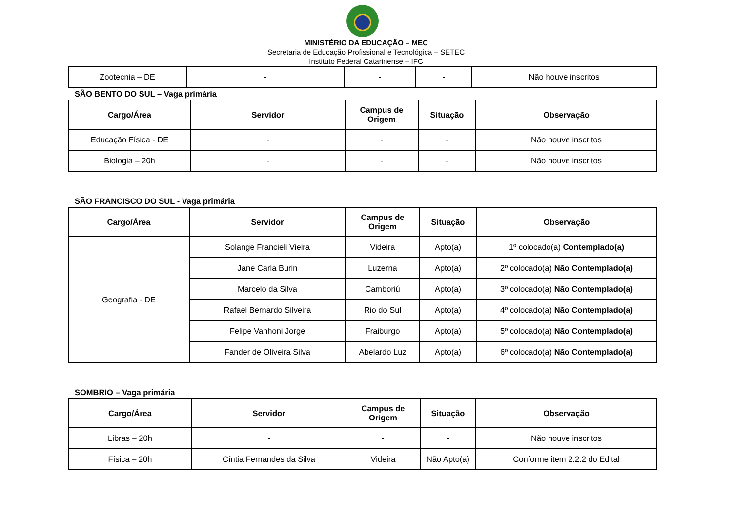MINISTÉRIO DA EDUCAÇÃO – MEC
Secretaria de Educação Profissional e Tecnológica – SETEC
Instituto Federal Catarinense – IFC
| Zootecnia – DE | - | - | - | Não houve inscritos |
SÃO BENTO DO SUL – Vaga primária
| Cargo/Área | Servidor | Campus de Origem | Situação | Observação |
| --- | --- | --- | --- | --- |
| Educação Física - DE | - | - | - | Não houve inscritos |
| Biologia – 20h | - | - | - | Não houve inscritos |
SÃO FRANCISCO DO SUL - Vaga primária
| Cargo/Área | Servidor | Campus de Origem | Situação | Observação |
| --- | --- | --- | --- | --- |
| Geografia - DE | Solange Francieli Vieira | Videira | Apto(a) | 1º colocado(a) Contemplado(a) |
| | Jane Carla Burin | Luzerna | Apto(a) | 2º colocado(a) Não Contemplado(a) |
| | Marcelo da Silva | Camboriú | Apto(a) | 3º colocado(a) Não Contemplado(a) |
| | Rafael Bernardo Silveira | Rio do Sul | Apto(a) | 4º colocado(a) Não Contemplado(a) |
| | Felipe Vanhoni Jorge | Fraiburgo | Apto(a) | 5º colocado(a) Não Contemplado(a) |
| | Fander de Oliveira Silva | Abelardo Luz | Apto(a) | 6º colocado(a) Não Contemplado(a) |
SOMBRIO – Vaga primária
| Cargo/Área | Servidor | Campus de Origem | Situação | Observação |
| --- | --- | --- | --- | --- |
| Libras – 20h | - | - | - | Não houve inscritos |
| Física – 20h | Cíntia Fernandes da Silva | Videira | Não Apto(a) | Conforme item 2.2.2 do Edital |